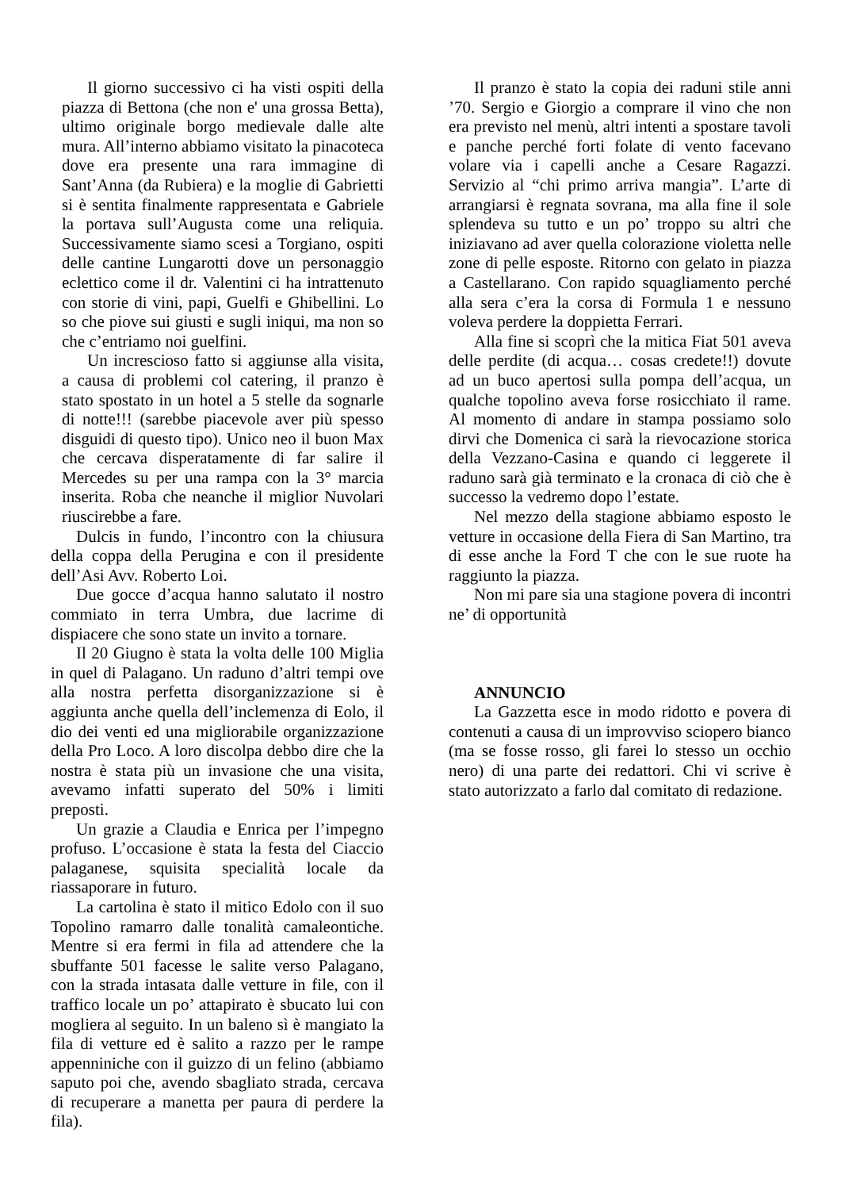Il giorno successivo ci ha visti ospiti della piazza di Bettona (che non e' una grossa Betta), ultimo originale borgo medievale dalle alte mura. All’interno abbiamo visitato la pinacoteca dove era presente una rara immagine di Sant’Anna (da Rubiera) e la moglie di Gabrietti si è sentita finalmente rappresentata e Gabriele la portava sull’Augusta come una reliquia. Successivamente siamo scesi a Torgiano, ospiti delle cantine Lungarotti dove un personaggio eclettico come il dr. Valentini ci ha intrattenuto con storie di vini, papi, Guelfi e Ghibellini. Lo so che piove sui giusti e sugli iniqui, ma non so che c’entriamo noi guelfini.
Un increscioso fatto si aggiunse alla visita, a causa di problemi col catering, il pranzo è stato spostato in un hotel a 5 stelle da sognarle di notte!!! (sarebbe piacevole aver più spesso disguidi di questo tipo). Unico neo il buon Max che cercava disperatamente di far salire il Mercedes su per una rampa con la 3° marcia inserita. Roba che neanche il miglior Nuvolari riuscirebbe a fare.
Dulcis in fundo, l’incontro con la chiusura della coppa della Perugina e con il presidente dell’Asi Avv. Roberto Loi.
Due gocce d’acqua hanno salutato il nostro commiato in terra Umbra, due lacrime di dispiacere che sono state un invito a tornare.
Il 20 Giugno è stata la volta delle 100 Miglia in quel di Palagano. Un raduno d’altri tempi ove alla nostra perfetta disorganizzazione si è aggiunta anche quella dell’inclemenza di Eolo, il dio dei venti ed una migliorabile organizzazione della Pro Loco. A loro discolpa debbo dire che la nostra è stata più un invasione che una visita, avevamo infatti superato del 50% i limiti preposti.
Un grazie a Claudia e Enrica per l’impegno profuso. L’occasione è stata la festa del Ciaccio palaganese, squisita specialità locale da riassaporare in futuro.
La cartolina è stato il mitico Edolo con il suo Topolino ramarro dalle tonalità camaleontiche. Mentre si era fermi in fila ad attendere che la sbuffante 501 facesse le salite verso Palagano, con la strada intasata dalle vetture in file, con il traffico locale un po’ attapirato è sbucato lui con mogliera al seguito. In un baleno sì è mangiato la fila di vetture ed è salito a razzo per le rampe appenniniche con il guizzo di un felino (abbiamo saputo poi che, avendo sbagliato strada, cercava di recuperare a manetta per paura di perdere la fila).
Il pranzo è stato la copia dei raduni stile anni ’70. Sergio e Giorgio a comprare il vino che non era previsto nel menù, altri intenti a spostare tavoli e panche perché forti folate di vento facevano volare via i capelli anche a Cesare Ragazzi. Servizio al “chi primo arriva mangia”. L’arte di arrangiarsi è regnata sovrana, ma alla fine il sole splendeva su tutto e un po’ troppo su altri che iniziavano ad aver quella colorazione violetta nelle zone di pelle esposte. Ritorno con gelato in piazza a Castellarano. Con rapido squagliamento perché alla sera c’era la corsa di Formula 1 e nessuno voleva perdere la doppietta Ferrari.
Alla fine si scoprì che la mitica Fiat 501 aveva delle perdite (di acqua… cosas credete!!) dovute ad un buco apertosi sulla pompa dell’acqua, un qualche topolino aveva forse rosicchiato il rame. Al momento di andare in stampa possiamo solo dirvi che Domenica ci sarà la rievocazione storica della Vezzano-Casina e quando ci leggerete il raduno sarà già terminato e la cronaca di ciò che è successo la vedremo dopo l’estate.
Nel mezzo della stagione abbiamo esposto le vetture in occasione della Fiera di San Martino, tra di esse anche la Ford T che con le sue ruote ha raggiunto la piazza.
Non mi pare sia una stagione povera di incontri ne’ di opportunità
ANNUNCIO
La Gazzetta esce in modo ridotto e povera di contenuti a causa di un improvviso sciopero bianco (ma se fosse rosso, gli farei lo stesso un occhio nero) di una parte dei redattori. Chi vi scrive è stato autorizzato a farlo dal comitato di redazione.